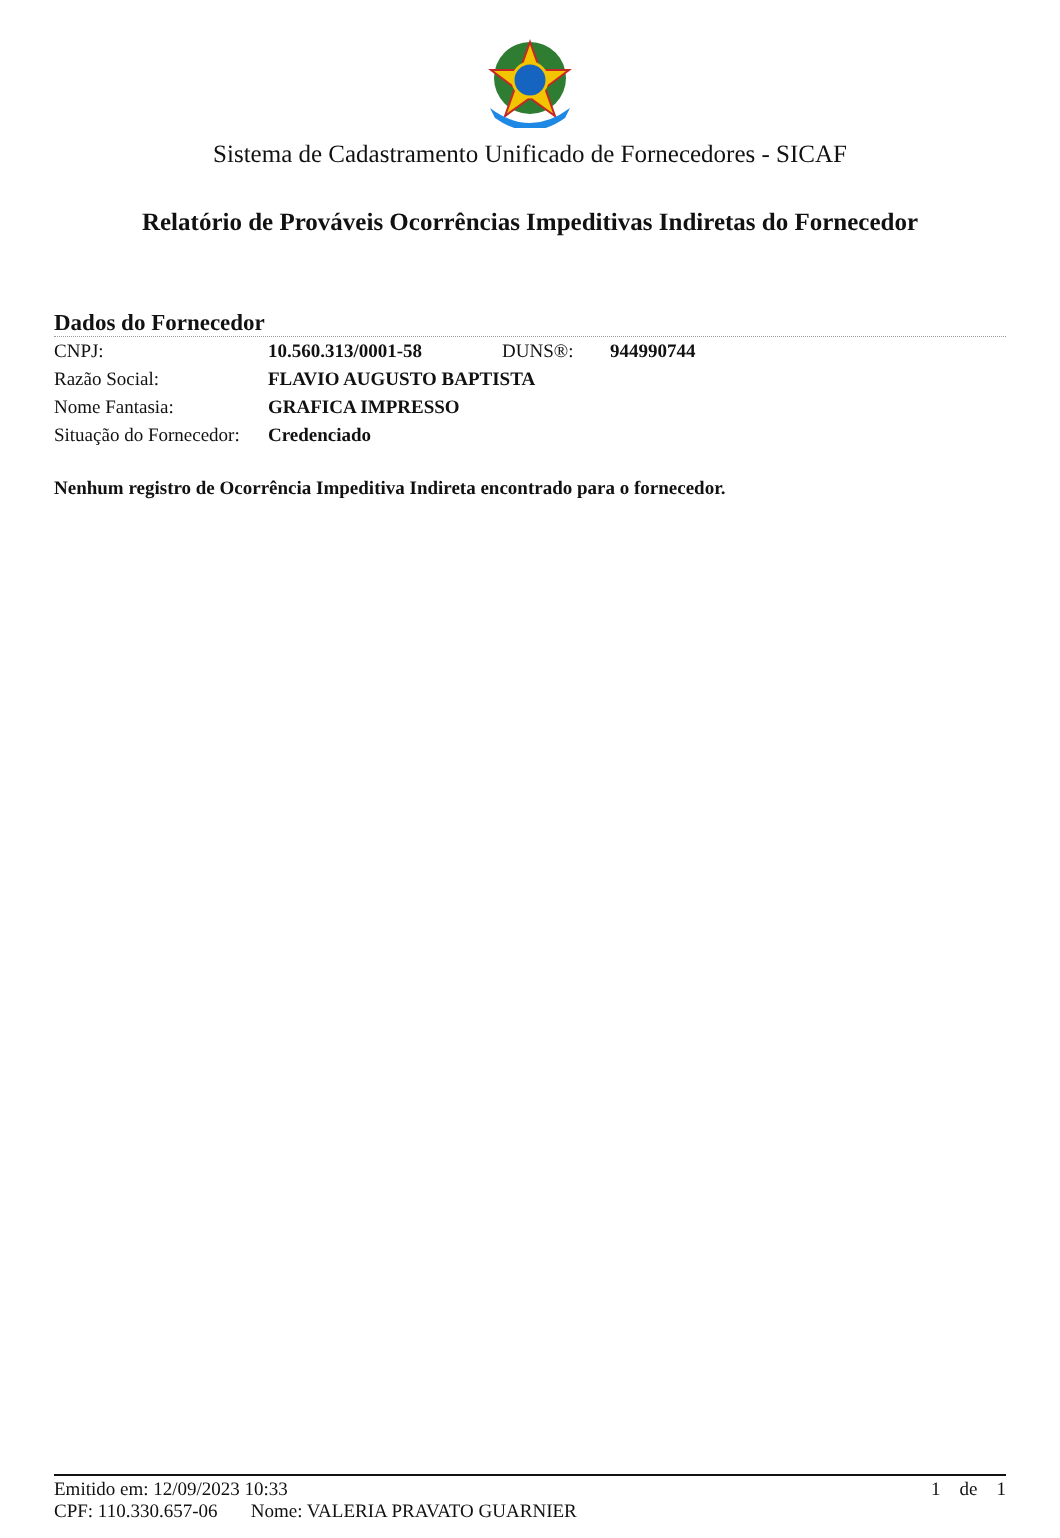Sistema de Cadastramento Unificado de Fornecedores - SICAF
Relatório de Prováveis Ocorrências Impeditivas Indiretas do Fornecedor
Dados do Fornecedor
| CNPJ: | 10.560.313/0001-58 | DUNS®: | 944990744 |
| Razão Social: | FLAVIO AUGUSTO BAPTISTA | | |
| Nome Fantasia: | GRAFICA IMPRESSO | | |
| Situação do Fornecedor: | Credenciado | | |
Nenhum registro de Ocorrência Impeditiva Indireta encontrado para o fornecedor.
Emitido em: 12/09/2023 10:33 1 de 1
CPF: 110.330.657-06 Nome: VALERIA PRAVATO GUARNIER